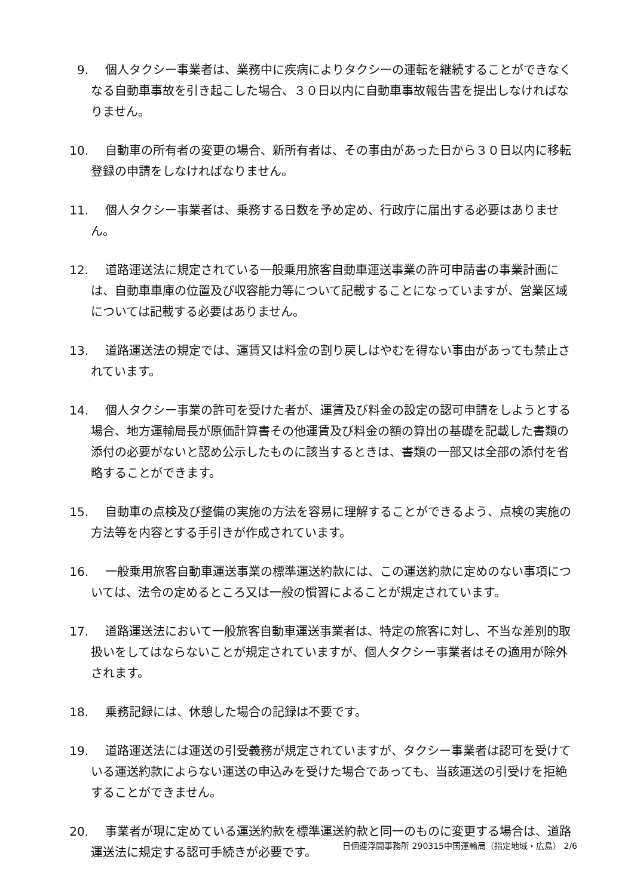9. 個人タクシー事業者は、業務中に疾病によりタクシーの運転を継続することができなくなる自動車事故を引き起こした場合、３０日以内に自動車事故報告書を提出しなければなりません。
10. 自動車の所有者の変更の場合、新所有者は、その事由があった日から３０日以内に移転登録の申請をしなければなりません。
11. 個人タクシー事業者は、乗務する日数を予め定め、行政庁に届出する必要はありません。
12. 道路運送法に規定されている一般乗用旅客自動車運送事業の許可申請書の事業計画には、自動車車庫の位置及び収容能力等について記載することになっていますが、営業区域については記載する必要はありません。
13. 道路運送法の規定では、運賃又は料金の割り戻しはやむを得ない事由があっても禁止されています。
14. 個人タクシー事業の許可を受けた者が、運賃及び料金の設定の認可申請をしようとする場合、地方運輸局長が原価計算書その他運賃及び料金の額の算出の基礎を記載した書類の添付の必要がないと認め公示したものに該当するときは、書類の一部又は全部の添付を省略することができます。
15. 自動車の点検及び整備の実施の方法を容易に理解することができるよう、点検の実施の方法等を内容とする手引きが作成されています。
16. 一般乗用旅客自動車運送事業の標準運送約款には、この運送約款に定めのない事項については、法令の定めるところ又は一般の慣習によることが規定されています。
17. 道路運送法において一般旅客自動車運送事業者は、特定の旅客に対し、不当な差別的取扱いをしてはならないことが規定されていますが、個人タクシー事業者はその適用が除外されます。
18. 乗務記録には、休憩した場合の記録は不要です。
19. 道路運送法には運送の引受義務が規定されていますが、タクシー事業者は認可を受けている運送約款によらない運送の申込みを受けた場合であっても、当該運送の引受けを拒絶することができません。
20. 事業者が現に定めている運送約款を標準運送約款と同一のものに変更する場合は、道路運送法に規定する認可手続きが必要です。
日個連浮間事務所 290315中国運輸局（指定地域・広島） 2/6